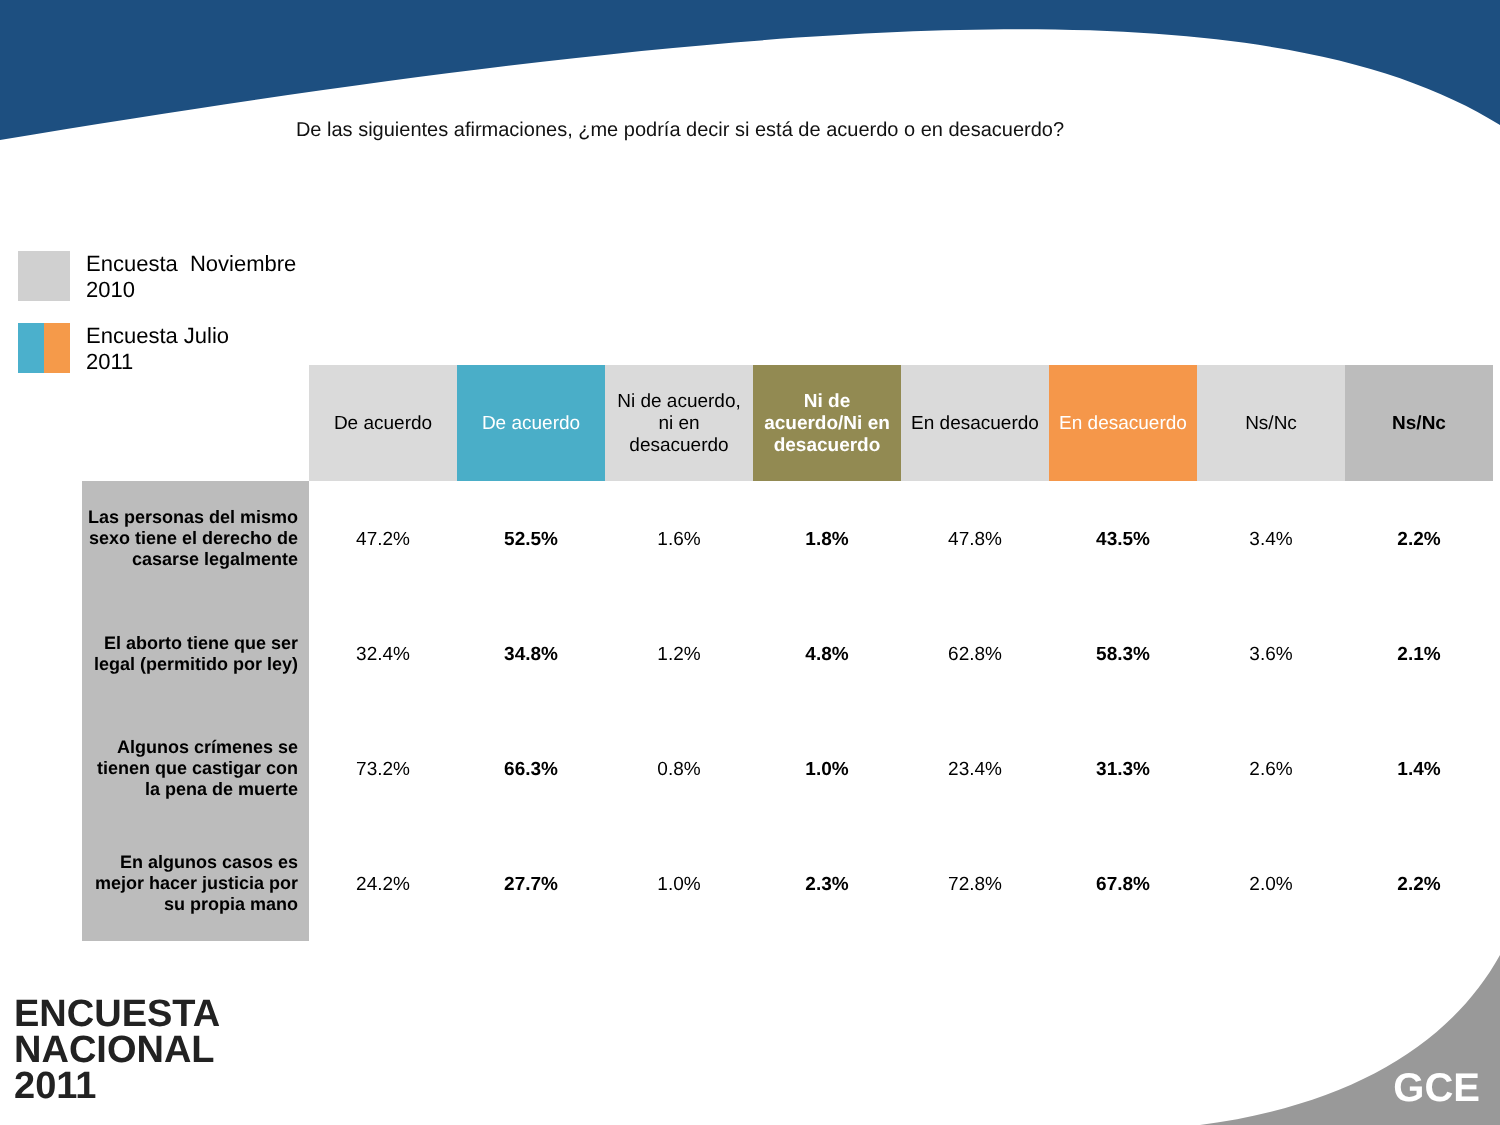De las siguientes afirmaciones, ¿me podría decir si está de acuerdo o en desacuerdo?
Encuesta Noviembre
2010
Encuesta Julio
2011
| | De acuerdo | De acuerdo | Ni de acuerdo, ni en desacuerdo | Ni de acuerdo/Ni en desacuerdo | En desacuerdo | En desacuerdo | Ns/Nc | Ns/Nc |
| --- | --- | --- | --- | --- | --- | --- | --- | --- |
| Las personas del mismo sexo tiene el derecho de casarse legalmente | 47.2% | 52.5% | 1.6% | 1.8% | 47.8% | 43.5% | 3.4% | 2.2% |
| El aborto tiene que ser legal (permitido por ley) | 32.4% | 34.8% | 1.2% | 4.8% | 62.8% | 58.3% | 3.6% | 2.1% |
| Algunos crímenes se tienen que castigar con la pena de muerte | 73.2% | 66.3% | 0.8% | 1.0% | 23.4% | 31.3% | 2.6% | 1.4% |
| En algunos casos es mejor hacer justicia por su propia mano | 24.2% | 27.7% | 1.0% | 2.3% | 72.8% | 67.8% | 2.0% | 2.2% |
ENCUESTA
NACIONAL
2011
GCE